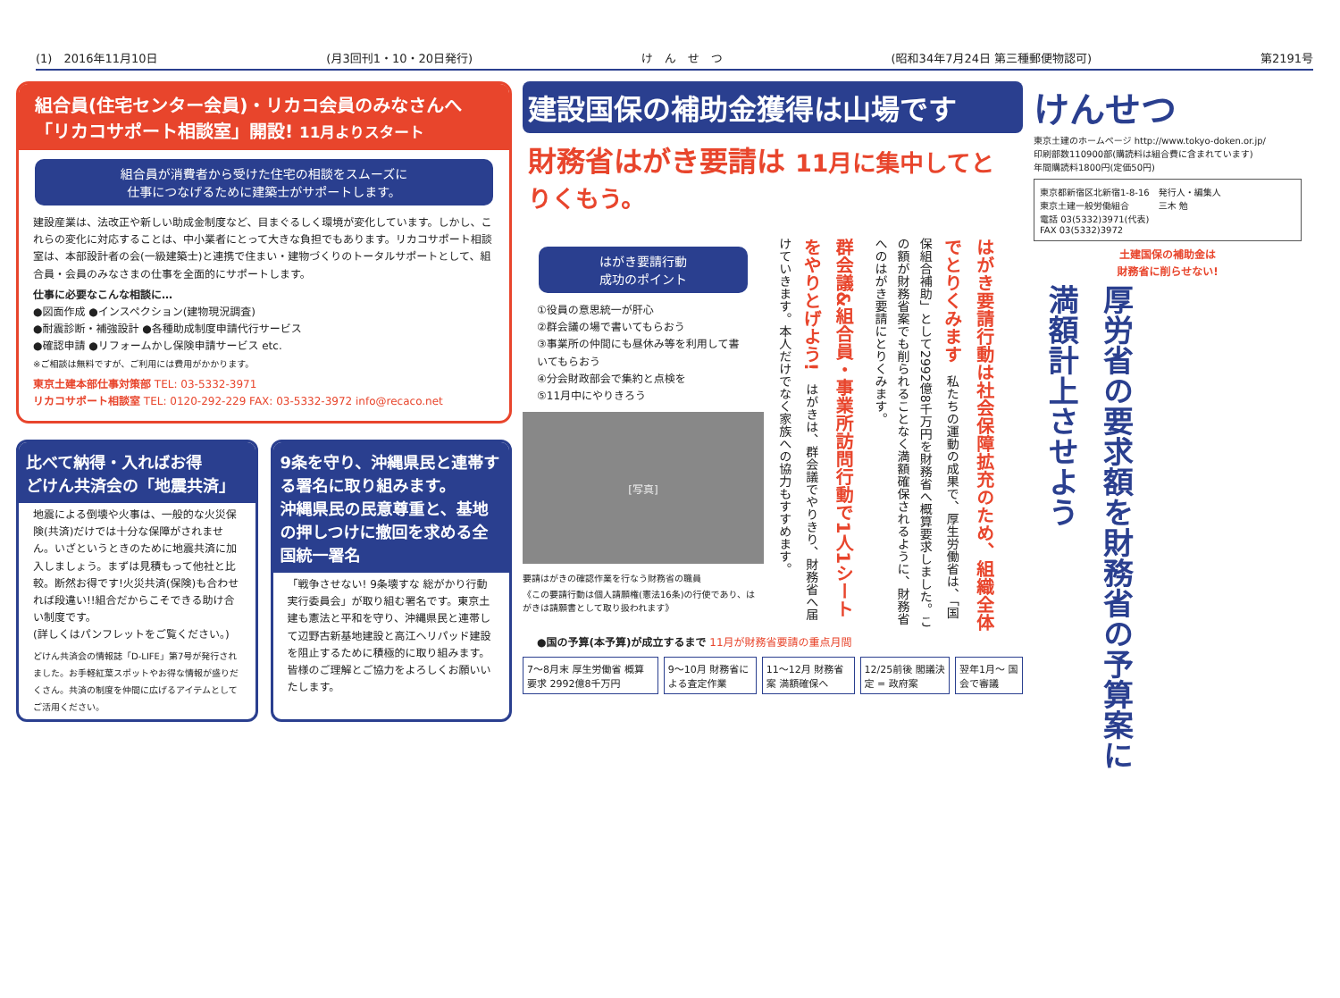(1)　2016年11月10日 (月3回刊1・10・20日発行) け　ん　せ　つ (昭和34年7月24日 第三種郵便物認可) 第2191号
組合員(住宅センター会員)・リカコ会員のみなさんへ
「リカコサポート相談室」開設! 11月よりスタート
組合員が消費者から受けた住宅の相談をスムーズに
仕事につなげるために建築士がサポートします。
建設産業は、法改正や新しい助成金制度など、目まぐるしく環境が変化しています。しかし、これらの変化に対応することは、中小業者にとって大きな負担でもあります。リカコサポート相談室は、本部設計者の会(一級建築士)と連携で住まい・建物づくりのトータルサポートとして、組合員・会員のみなさまの仕事を全面的にサポートします。
仕事に必要なこんな相談に…
●図面作成 ●インスペクション(建物現況調査)
●耐震診断・補強設計 ●各種助成制度申請代行サービス
●確認申請 ●リフォームかし保険申請サービス etc.
※ご相談は無料ですが、ご利用には費用がかかります。
東京土建本部仕事対策部 TEL: 03-5332-3971
リカコサポート相談室 TEL: 0120-292-229 FAX: 03-5332-3972 info@recaco.net
比べて納得・入ればお得
どけん共済会の「地震共済」
地震による倒壊や火事は、一般的な火災保険(共済)だけでは十分な保障がされません。いざというときのために地震共済に加入しましょう。まずは見積もって他社と比較。断然お得です!火災共済(保険)も合わせれば段違い!!組合だからこそできる助け合い制度です。
(詳しくはパンフレットをご覧ください。)
どけん共済会の情報誌「D-LIFE」第7号が発行されました。お手軽紅葉スポットやお得な情報が盛りだくさん。共済の制度を仲間に広げるアイテムとしてご活用ください。
9条を守り、沖縄県民と連帯する署名に取り組みます。
沖縄県民の民意尊重と、基地の押しつけに撤回を求める全国統一署名
「戦争させない! 9条壊すな 総がかり行動実行委員会」が取り組む署名です。東京土建も憲法と平和を守り、沖縄県民と連帯して辺野古新基地建設と高江ヘリパッド建設を阻止するために積極的に取り組みます。皆様のご理解とご協力をよろしくお願いいたします。
建設国保の補助金獲得は山場です
財務省はがき要請は 11月に集中してとりくもう。
はがき要請行動
成功のポイント
①役員の意思統一が肝心
②群会議の場で書いてもらおう
③事業所の仲間にも昼休み等を利用して書いてもらおう
④分会財政部会で集約と点検を
⑤11月中にやりきろう
[写真]
要請はがきの確認作業を行なう財務省の職員
《この要請行動は個人請願権(憲法16条)の行使であり、はがきは請願書として取り扱われます》
群会議&組合員・事業所訪問行動で1人1シートをやりとげよう!　はがきは、群会議でやりきり、財務省へ届けていきます。本人だけでなく家族への協力もすすめます。
はがき要請行動は社会保障拡充のため、組織全体でとりくみます　私たちの運動の成果で、厚生労働省は、「国保組合補助」として2992億8千万円を財務省へ概算要求しました。この額が財務省案でも削られることなく満額確保されるように、財務省へのはがき要請にとりくみます。
●国の予算(本予算)が成立するまで 11月が財務省要請の重点月間
7〜8月末 厚生労働省 概算要求 2992億8千万円
9〜10月 財務省による査定作業 11〜12月 財務省案 満額確保へ 12/25前後 閣議決定 = 政府案 翌年1月〜 国会で審議
けんせつ
東京土建のホームページ http://www.tokyo-doken.or.jp/
印刷部数110900部(購読料は組合費に含まれています)
年間購読料1800円(定価50円)
東京都新宿区北新宿1-8-16
東京土建一般労働組合
電話 03(5332)3971(代表)
FAX 03(5332)3972 発行人・編集人
三木 勉
土建国保の補助金は
財務省に削らせない!
厚労省の要求額を財務省の予算案に満額計上させよう